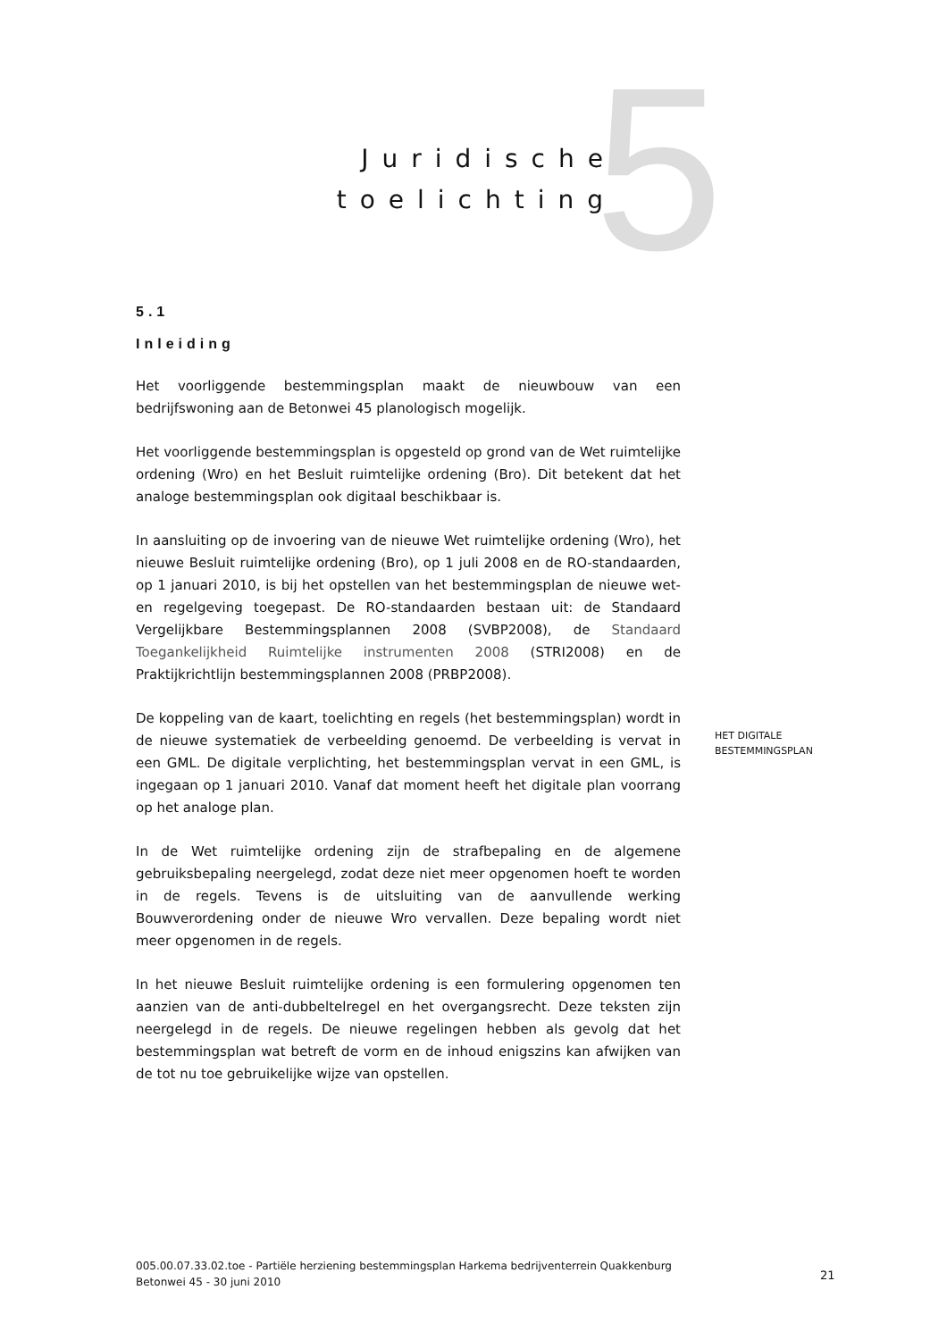5
Juridische
toelichting
5.1
Inleiding
Het voorliggende bestemmingsplan maakt de nieuwbouw van een bedrijfswoning aan de Betonwei 45 planologisch mogelijk.
Het voorliggende bestemmingsplan is opgesteld op grond van de Wet ruimtelijke ordening (Wro) en het Besluit ruimtelijke ordening (Bro). Dit betekent dat het analoge bestemmingsplan ook digitaal beschikbaar is.
In aansluiting op de invoering van de nieuwe Wet ruimtelijke ordening (Wro), het nieuwe Besluit ruimtelijke ordening (Bro), op 1 juli 2008 en de RO-standaarden, op 1 januari 2010, is bij het opstellen van het bestemmingsplan de nieuwe wet- en regelgeving toegepast. De RO-standaarden bestaan uit: de Standaard Vergelijkbare Bestemmingsplannen 2008 (SVBP2008), de Standaard Toegankelijkheid Ruimtelijke instrumenten 2008 (STRI2008) en de Praktijkrichtlijn bestemmingsplannen 2008 (PRBP2008).
De koppeling van de kaart, toelichting en regels (het bestemmingsplan) wordt in de nieuwe systematiek de verbeelding genoemd. De verbeelding is vervat in een GML. De digitale verplichting, het bestemmingsplan vervat in een GML, is ingegaan op 1 januari 2010. Vanaf dat moment heeft het digitale plan voorrang op het analoge plan.
In de Wet ruimtelijke ordening zijn de strafbepaling en de algemene gebruiksbepaling neergelegd, zodat deze niet meer opgenomen hoeft te worden in de regels. Tevens is de uitsluiting van de aanvullende werking Bouwverordening onder de nieuwe Wro vervallen. Deze bepaling wordt niet meer opgenomen in de regels.
In het nieuwe Besluit ruimtelijke ordening is een formulering opgenomen ten aanzien van de anti-dubbeltelregel en het overgangsrecht. Deze teksten zijn neergelegd in de regels. De nieuwe regelingen hebben als gevolg dat het bestemmingsplan wat betreft de vorm en de inhoud enigszins kan afwijken van de tot nu toe gebruikelijke wijze van opstellen.
HET DIGITALE
BESTEMMINGSPLAN
005.00.07.33.02.toe - Partiële herziening bestemmingsplan Harkema bedrijventerrein Quakkenburg Betonwei 45 - 30 juni 2010
21